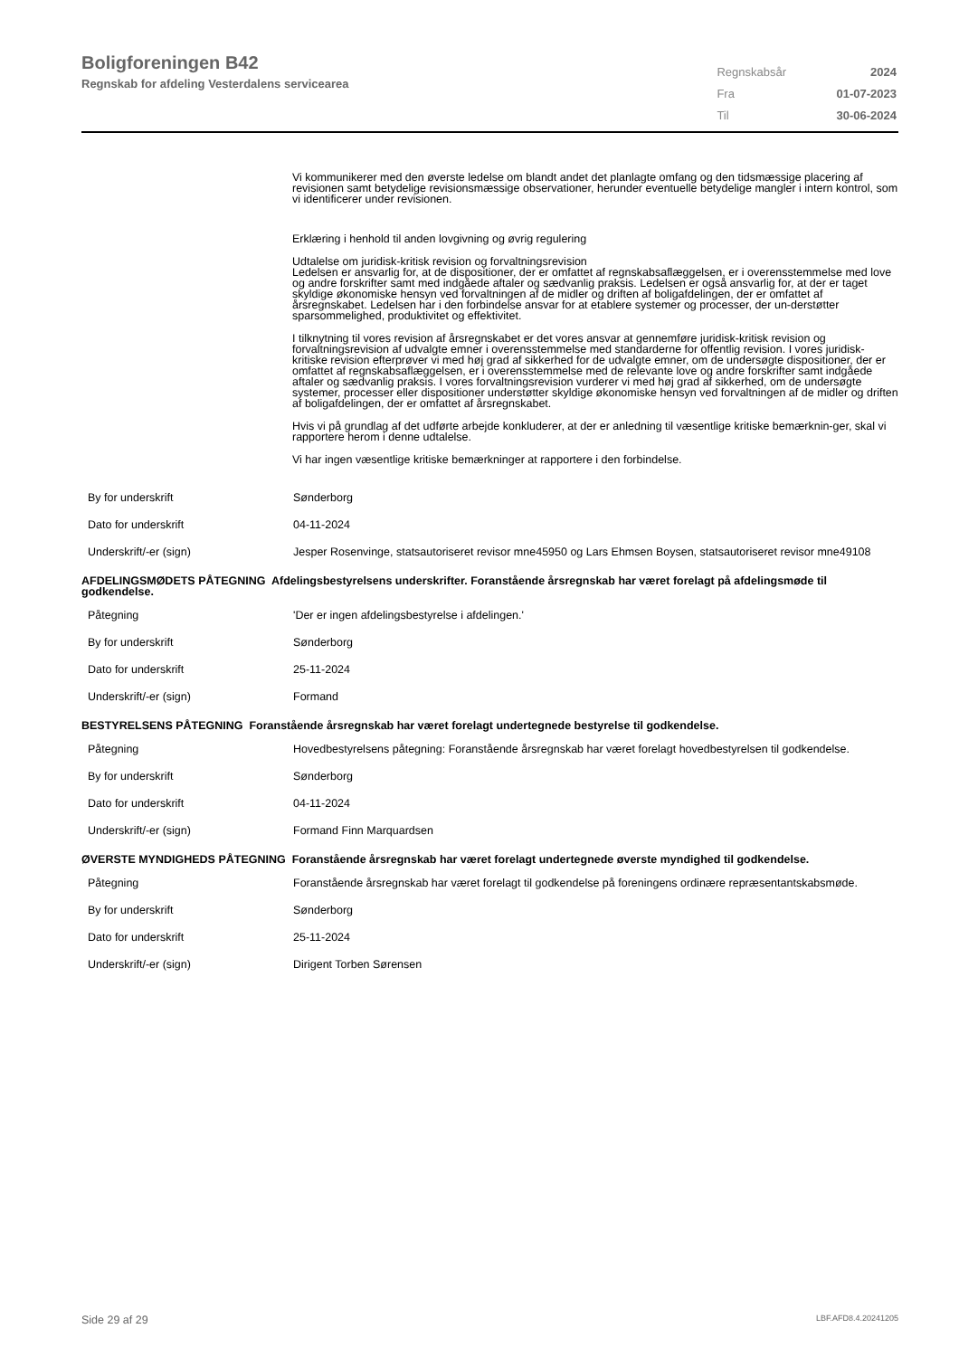Boligforeningen B42
Regnskab for afdeling Vesterdalens servicearea
| Regnskabsår | 2024 |
| Fra | 01-07-2023 |
| Til | 30-06-2024 |
Vi kommunikerer med den øverste ledelse om blandt andet det planlagte omfang og den tidsmæssige placering af revisionen samt betydelige revisionsmæssige observationer, herunder eventuelle betydelige mangler i intern kontrol, som vi identificerer under revisionen.
Erklæring i henhold til anden lovgivning og øvrig regulering
Udtalelse om juridisk-kritisk revision og forvaltningsrevision
Ledelsen er ansvarlig for, at de dispositioner, der er omfattet af regnskabsaflæggelsen, er i overensstemmelse med love og andre forskrifter samt med indgåede aftaler og sædvanlig praksis. Ledelsen er også ansvarlig for, at der er taget skyldige økonomiske hensyn ved forvaltningen af de midler og driften af boligafdelingen, der er omfattet af årsregnskabet. Ledelsen har i den forbindelse ansvar for at etablere systemer og processer, der un-derstøtter sparsommelighed, produktivitet og effektivitet.
I tilknytning til vores revision af årsregnskabet er det vores ansvar at gennemføre juridisk-kritisk revision og forvaltningsrevision af udvalgte emner i overensstemmelse med standarderne for offentlig revision. I vores juridisk-kritiske revision efterprøver vi med høj grad af sikkerhed for de udvalgte emner, om de undersøgte dispositioner, der er omfattet af regnskabsaflæggelsen, er i overensstemmelse med de relevante love og andre forskrifter samt indgåede aftaler og sædvanlig praksis. I vores forvaltningsrevision vurderer vi med høj grad af sikkerhed, om de undersøgte systemer, processer eller dispositioner understøtter skyldige økonomiske hensyn ved forvaltningen af de midler og driften af boligafdelingen, der er omfattet af årsregnskabet.
Hvis vi på grundlag af det udførte arbejde konkluderer, at der er anledning til væsentlige kritiske bemærknin-ger, skal vi rapportere herom i denne udtalelse.
Vi har ingen væsentlige kritiske bemærkninger at rapportere i den forbindelse.
| By for underskrift | Sønderborg |
| Dato for underskrift | 04-11-2024 |
| Underskrift/-er (sign) | Jesper Rosenvinge, statsautoriseret revisor mne45950 og Lars Ehmsen Boysen, statsautoriseret revisor mne49108 |
AFDELINGSMØDETS PÅTEGNING Afdelingsbestyrelsens underskrifter. Foranstående årsregnskab har været forelagt på afdelingsmøde til godkendelse.
| Påtegning | 'Der er ingen afdelingsbestyrelse i afdelingen.' |
| By for underskrift | Sønderborg |
| Dato for underskrift | 25-11-2024 |
| Underskrift/-er (sign) | Formand |
BESTYRELSENS PÅTEGNING Foranstående årsregnskab har været forelagt undertegnede bestyrelse til godkendelse.
| Påtegning | Hovedbestyrelsens påtegning: Foranstående årsregnskab har været forelagt hovedbestyrelsen til godkendelse. |
| By for underskrift | Sønderborg |
| Dato for underskrift | 04-11-2024 |
| Underskrift/-er (sign) | Formand Finn Marquardsen |
ØVERSTE MYNDIGHEDS PÅTEGNING Foranstående årsregnskab har været forelagt undertegnede øverste myndighed til godkendelse.
| Påtegning | Foranstående årsregnskab har været forelagt til godkendelse på foreningens ordinære repræsentantskabsmøde. |
| By for underskrift | Sønderborg |
| Dato for underskrift | 25-11-2024 |
| Underskrift/-er (sign) | Dirigent Torben Sørensen |
Side 29 af 29 LBF.AFD8.4.20241205